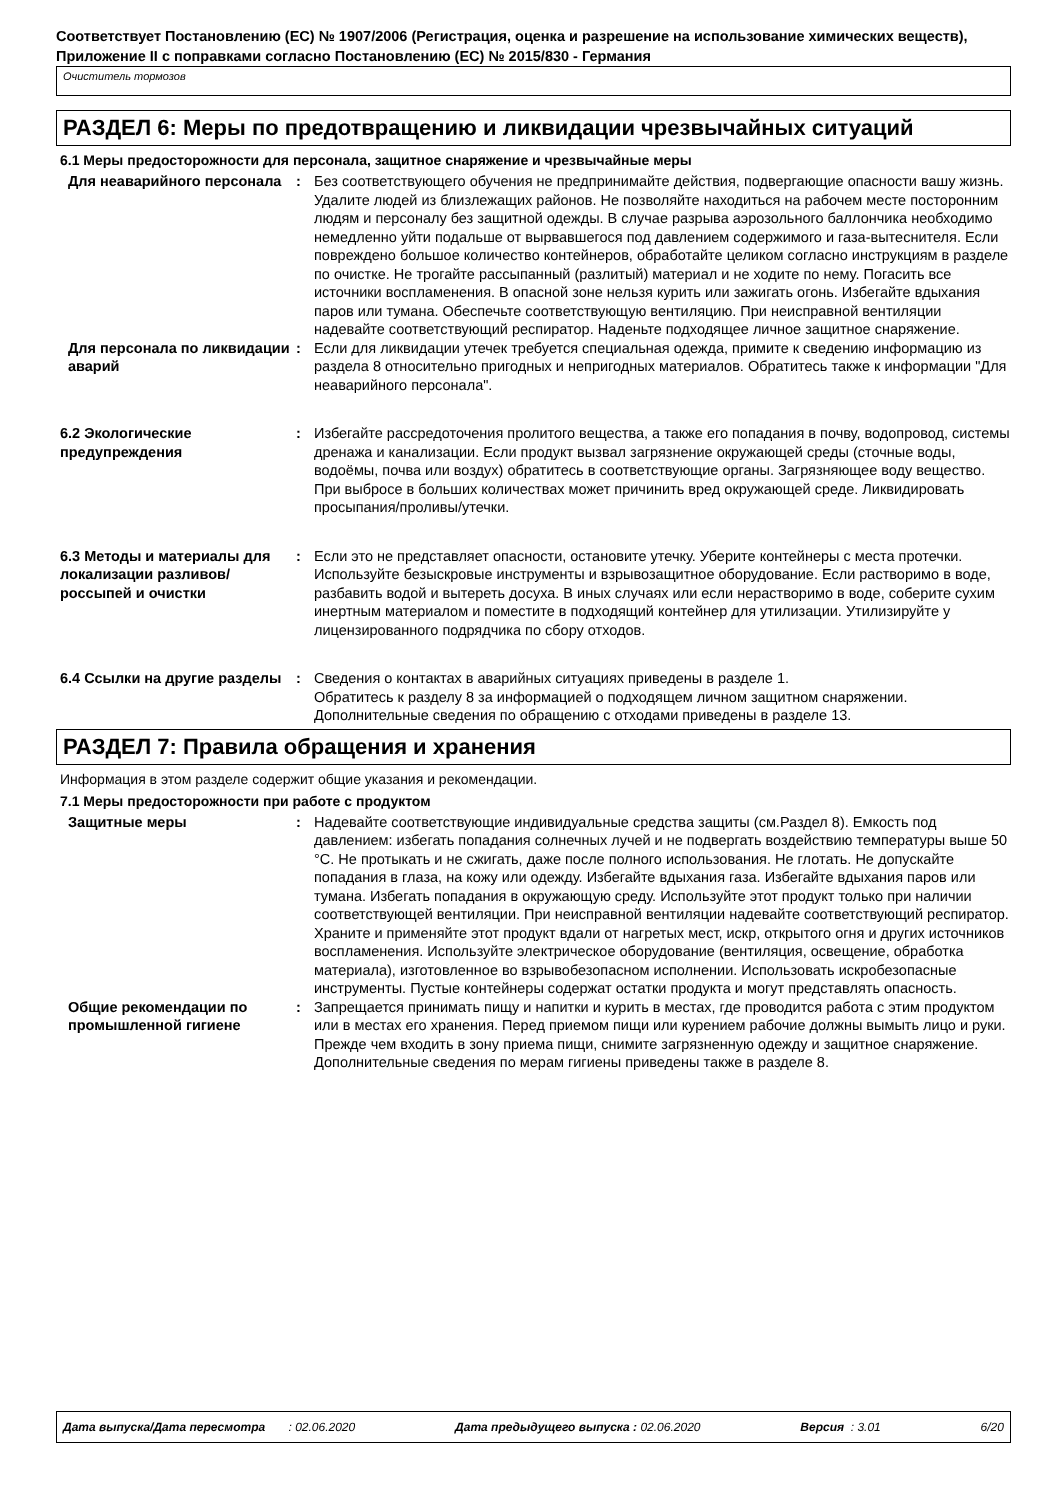Соответствует Постановлению (ЕС) № 1907/2006 (Регистрация, оценка и разрешение на использование химических веществ), Приложение II с поправками согласно Постановлению (ЕС) № 2015/830 - Германия
Очиститель тормозов
РАЗДЕЛ 6: Меры по предотвращению и ликвидации чрезвычайных ситуаций
6.1 Меры предосторожности для персонала, защитное снаряжение и чрезвычайные меры
Для неаварийного персонала : Без соответствующего обучения не предпринимайте действия, подвергающие опасности вашу жизнь. Удалите людей из близлежащих районов. Не позволяйте находиться на рабочем месте посторонним людям и персоналу без защитной одежды. В случае разрыва аэрозольного баллончика необходимо немедленно уйти подальше от вырвавшегося под давлением содержимого и газа-вытеснителя. Если повреждено большое количество контейнеров, обработайте целиком согласно инструкциям в разделе по очистке. Не трогайте рассыпанный (разлитый) материал и не ходите по нему. Погасить все источники воспламенения. В опасной зоне нельзя курить или зажигать огонь. Избегайте вдыхания паров или тумана. Обеспечьте соответствующую вентиляцию. При неисправной вентиляции надевайте соответствующий респиратор. Наденьте подходящее личное защитное снаряжение.
Для персонала по ликвидации аварий
: Если для ликвидации утечек требуется специальная одежда, примите к сведению информацию из раздела 8 относительно пригодных и непригодных материалов. Обратитесь также к информации "Для неаварийного персонала".
6.2 Экологические предупреждения
: Избегайте рассредоточения пролитого вещества, а также его попадания в почву, водопровод, системы дренажа и канализации. Если продукт вызвал загрязнение окружающей среды (сточные воды, водоёмы, почва или воздух) обратитесь в соответствующие органы. Загрязняющее воду вещество. При выбросе в больших количествах может причинить вред окружающей среде. Ликвидировать просыпания/проливы/утечки.
6.3 Методы и материалы для локализации разливов/россыпей и очистки
: Если это не представляет опасности, остановите утечку. Уберите контейнеры с места протечки. Используйте безыскровые инструменты и взрывозащитное оборудование. Если растворимо в воде, разбавить водой и вытереть досуха. В иных случаях или если нерастворимо в воде, соберите сухим инертным материалом и поместите в подходящий контейнер для утилизации. Утилизируйте у лицензированного подрядчика по сбору отходов.
6.4 Ссылки на другие разделы
: Сведения о контактах в аварийных ситуациях приведены в разделе 1.
Обратитесь к разделу 8 за информацией о подходящем личном защитном снаряжении.
Дополнительные сведения по обращению с отходами приведены в разделе 13.
РАЗДЕЛ 7: Правила обращения и хранения
Информация в этом разделе содержит общие указания и рекомендации.
7.1 Меры предосторожности при работе с продуктом
Защитные меры : Надевайте соответствующие индивидуальные средства защиты (см.Раздел 8). Емкость под давлением: избегать попадания солнечных лучей и не подвергать воздействию температуры выше 50 °C. Не протыкать и не сжигать, даже после полного использования. Не глотать. Не допускайте попадания в глаза, на кожу или одежду. Избегайте вдыхания газа. Избегайте вдыхания паров или тумана. Избегать попадания в окружающую среду. Используйте этот продукт только при наличии соответствующей вентиляции. При неисправной вентиляции надевайте соответствующий респиратор. Храните и применяйте этот продукт вдали от нагретых мест, искр, открытого огня и других источников воспламенения. Используйте электрическое оборудование (вентиляция, освещение, обработка материала), изготовленное во взрывобезопасном исполнении. Использовать искробезопасные инструменты. Пустые контейнеры содержат остатки продукта и могут представлять опасность.
Общие рекомендации по промышленной гигиене
: Запрещается принимать пищу и напитки и курить в местах, где проводится работа с этим продуктом или в местах его хранения. Перед приемом пищи или курением рабочие должны вымыть лицо и руки. Прежде чем входить в зону приема пищи, снимите загрязненную одежду и защитное снаряжение. Дополнительные сведения по мерам гигиены приведены также в разделе 8.
Дата выпуска/Дата пересмотра : 02.06.2020 Дата предыдущего выпуска : 02.06.2020 Версия : 3.01 6/20